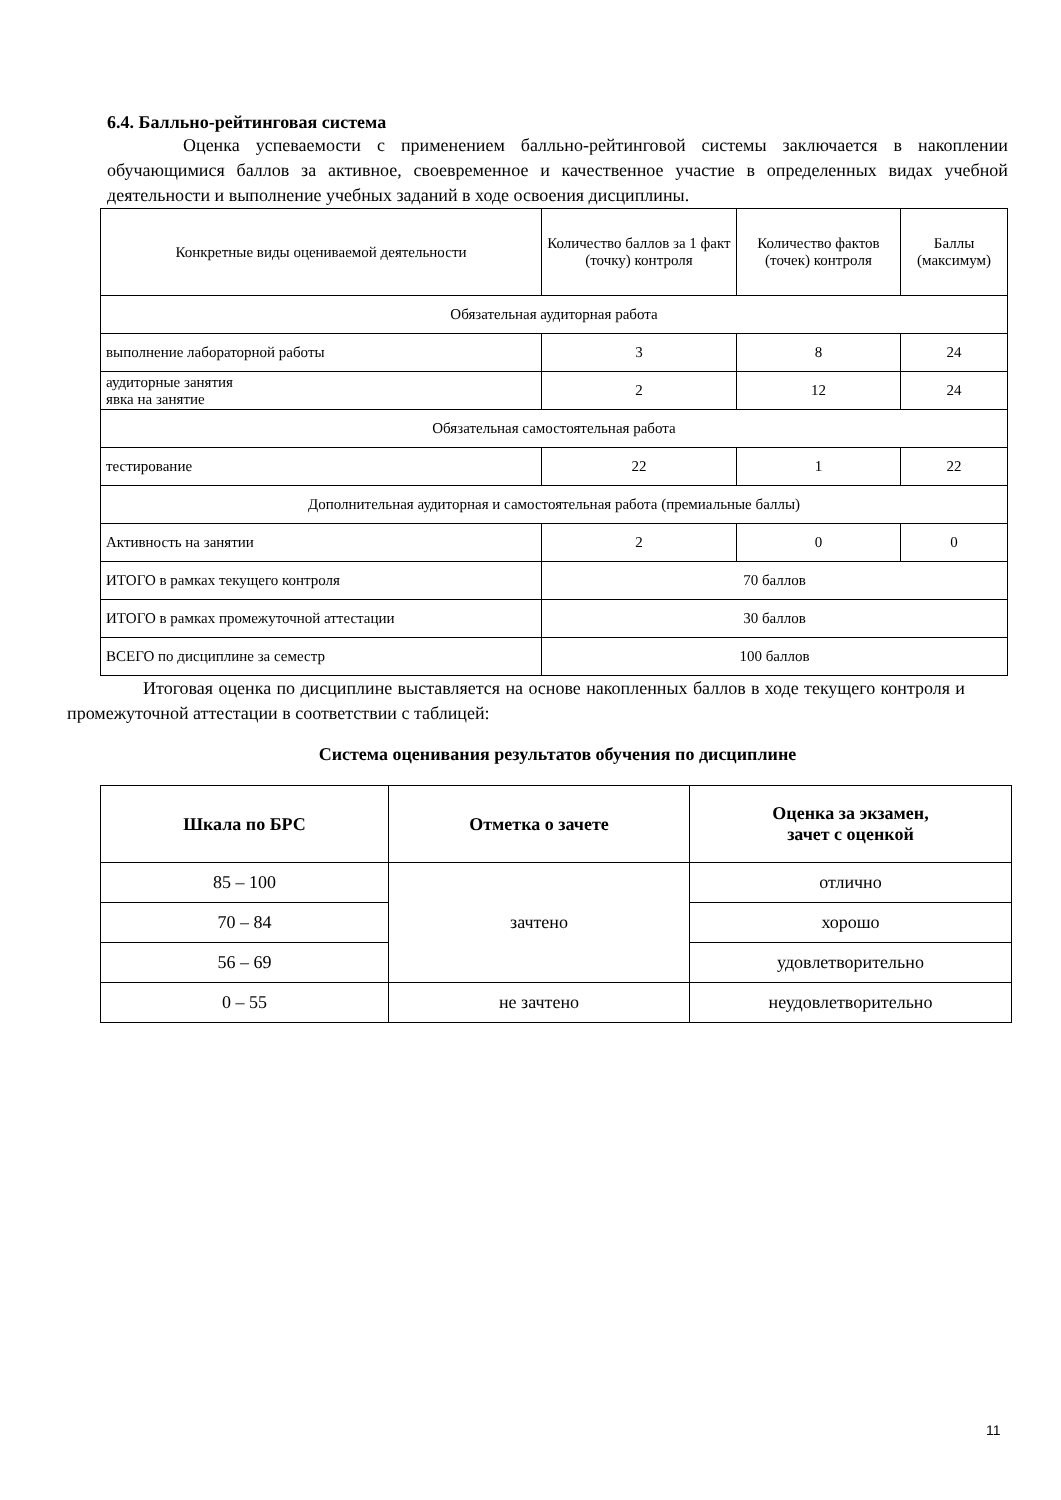6.4. Балльно-рейтинговая система
Оценка успеваемости с применением балльно-рейтинговой системы заключается в накоплении обучающимися баллов за активное, своевременное и качественное участие в определенных видах учебной деятельности и выполнение учебных заданий в ходе освоения дисциплины.
| Конкретные виды оцениваемой деятельности | Количество баллов за 1 факт (точку) контроля | Количество фактов (точек) контроля | Баллы (максимум) |
| Обязательная аудиторная работа | | | |
| выполнение лабораторной работы | 3 | 8 | 24 |
| аудиторные занятия явка на занятие | 2 | 12 | 24 |
| Обязательная самостоятельная работа | | | |
| тестирование | 22 | 1 | 22 |
| Дополнительная аудиторная и самостоятельная работа (премиальные баллы) | | | |
| Активность на занятии | 2 | 0 | 0 |
| ИТОГО в рамках текущего контроля | 70 баллов | | |
| ИТОГО в рамках промежуточной аттестации | 30 баллов | | |
| ВСЕГО по дисциплине за семестр | 100 баллов | | |
Итоговая оценка по дисциплине выставляется на основе накопленных баллов в ходе текущего контроля и промежуточной аттестации в соответствии с таблицей:
Система оценивания результатов обучения по дисциплине
| Шкала по БРС | Отметка о зачете | Оценка за экзамен, зачет с оценкой |
| --- | --- | --- |
| 85 – 100 | зачтено | отлично |
| 70 – 84 | | хорошо |
| 56 – 69 | | удовлетворительно |
| 0 – 55 | не зачтено | неудовлетворительно |
11